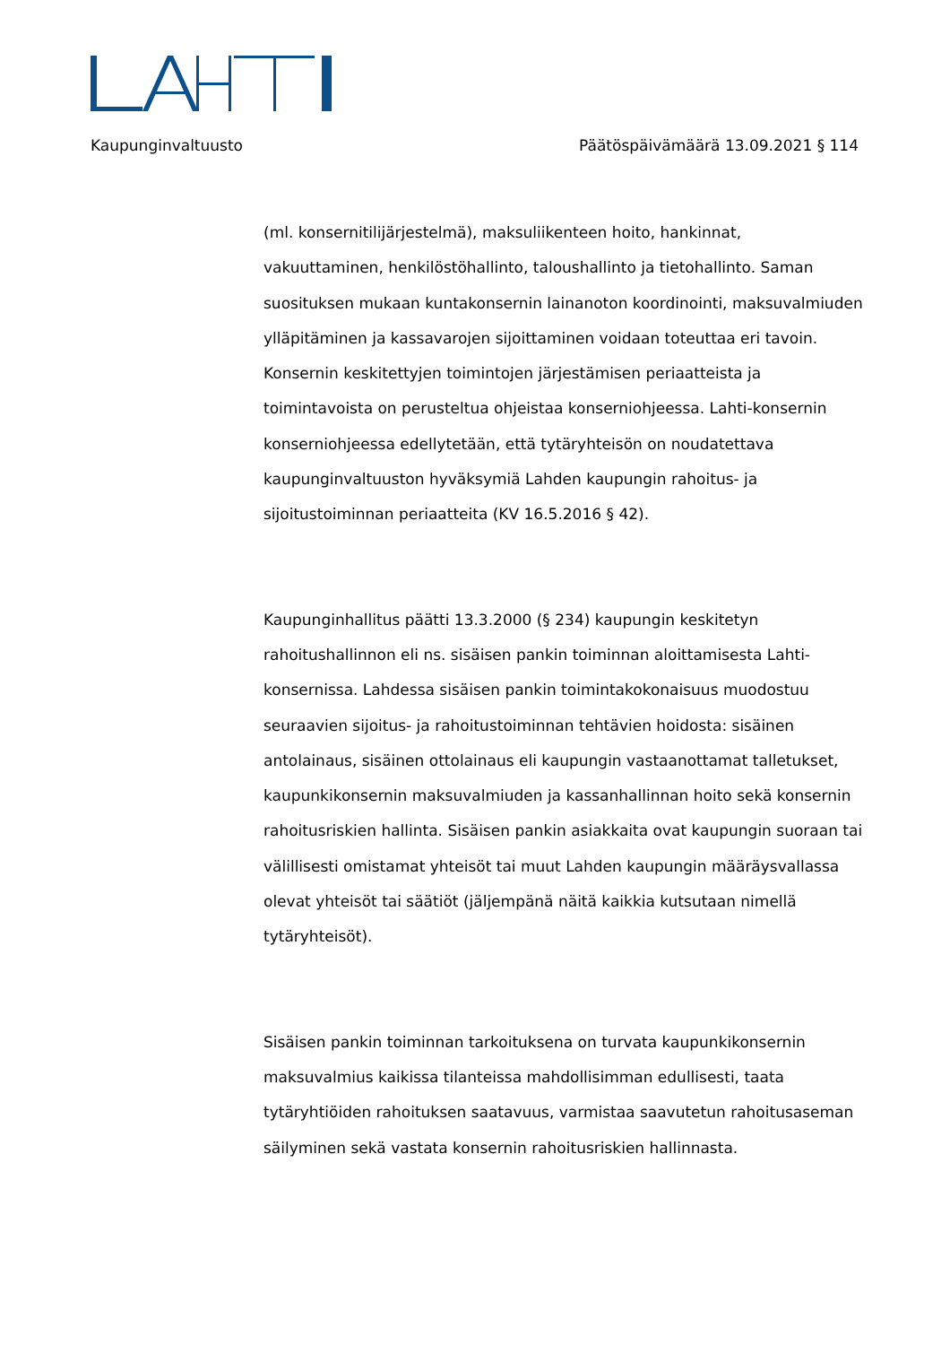Kaupunginvaltuusto Päätöspäivämäärä 13.09.2021 § 114
(ml. konsernitilijärjestelmä), maksuliikenteen hoito, hankinnat, vakuuttaminen, henkilöstöhallinto, taloushallinto ja tietohallinto. Saman suosituksen mukaan kuntakonsernin lainanoton koordinointi, maksuvalmiuden ylläpitäminen ja kassavarojen sijoittaminen voidaan toteuttaa eri tavoin. Konsernin keskitettyjen toimintojen järjestämisen periaatteista ja toimintavoista on perusteltua ohjeistaa konserniohjeessa. Lahti-konsernin konserniohjeessa edellytetään, että tytäryhteisön on noudatettava kaupunginvaltuuston hyväksymiä Lahden kaupungin rahoitus- ja sijoitustoiminnan periaatteita (KV 16.5.2016 § 42).
Kaupunginhallitus päätti 13.3.2000 (§ 234) kaupungin keskitetyn rahoitushallinnon eli ns. sisäisen pankin toiminnan aloittamisesta Lahti-konsernissa. Lahdessa sisäisen pankin toimintakokonaisuus muodostuu seuraavien sijoitus- ja rahoitustoiminnan tehtävien hoidosta: sisäinen antolainaus, sisäinen ottolainaus eli kaupungin vastaanottamat talletukset, kaupunkikonsernin maksuvalmiuden ja kassanhallinnan hoito sekä konsernin rahoitusriskien hallinta. Sisäisen pankin asiakkaita ovat kaupungin suoraan tai välillisesti omistamat yhteisöt tai muut Lahden kaupungin määräysvallassa olevat yhteisöt tai säätiöt (jäljempänä näitä kaikkia kutsutaan nimellä tytäryhteisöt).
Sisäisen pankin toiminnan tarkoituksena on turvata kaupunkikonsernin maksuvalmius kaikissa tilanteissa mahdollisimman edullisesti, taata tytäryhtiöiden rahoituksen saatavuus, varmistaa saavutetun rahoitusaseman säilyminen sekä vastata konsernin rahoitusriskien hallinnasta.